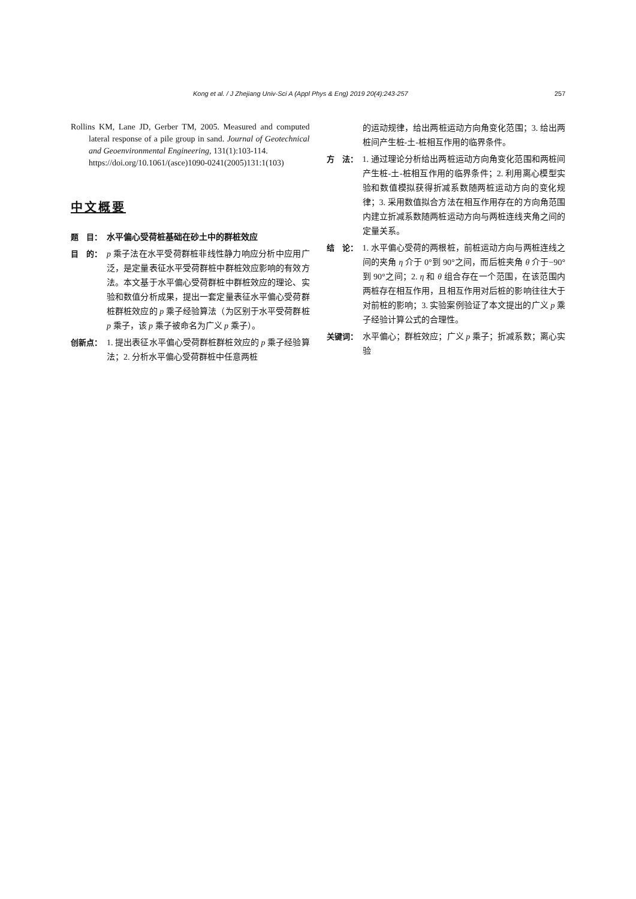Kong et al. / J Zhejiang Univ-Sci A (Appl Phys & Eng) 2019 20(4):243-257 257
Rollins KM, Lane JD, Gerber TM, 2005. Measured and computed lateral response of a pile group in sand. Journal of Geotechnical and Geoenvironmental Engineering, 131(1):103-114.
https://doi.org/10.1061/(asce)1090-0241(2005)131:1(103)
中文概要
题　目： 水平偏心受荷桩基础在砂土中的群桩效应
目　的： p 乘子法在水平受荷群桩非线性静力响应分析中应用广泛，是定量表征水平受荷群桩中群桩效应影响的有效方法。本文基于水平偏心受荷群桩中群桩效应的理论、实验和数值分析成果，提出一套定量表征水平偏心受荷群桩群桩效应的 p 乘子经验算法（为区别于水平受荷群桩 p 乘子，该 p 乘子被命名为广义 p 乘子）。
创新点： 1. 提出表征水平偏心受荷群桩群桩效应的 p 乘子经验算法；2. 分析水平偏心受荷群桩中任意两桩
的运动规律，给出两桩运动方向角变化范围；3. 给出两桩间产生桩-土-桩相互作用的临界条件。
方　法： 1. 通过理论分析给出两桩运动方向角变化范围和两桩间产生桩-土-桩相互作用的临界条件；2. 利用离心模型实验和数值模拟获得折减系数随两桩运动方向的变化规律；3. 采用数值拟合方法在相互作用存在的方向角范围内建立折减系数随两桩运动方向与两桩连线夹角之间的定量关系。
结　论： 1. 水平偏心受荷的两根桩，前桩运动方向与两桩连线之间的夹角 η 介于 0°到 90°之间，而后桩夹角 θ 介于−90°到 90°之间；2. η 和 θ 组合存在一个范围，在该范围内两桩存在相互作用，且相互作用对后桩的影响往往大于对前桩的影响；3. 实验案例验证了本文提出的广义 p 乘子经验计算公式的合理性。
关键词： 水平偏心；群桩效应；广义 p 乘子；折减系数；离心实验